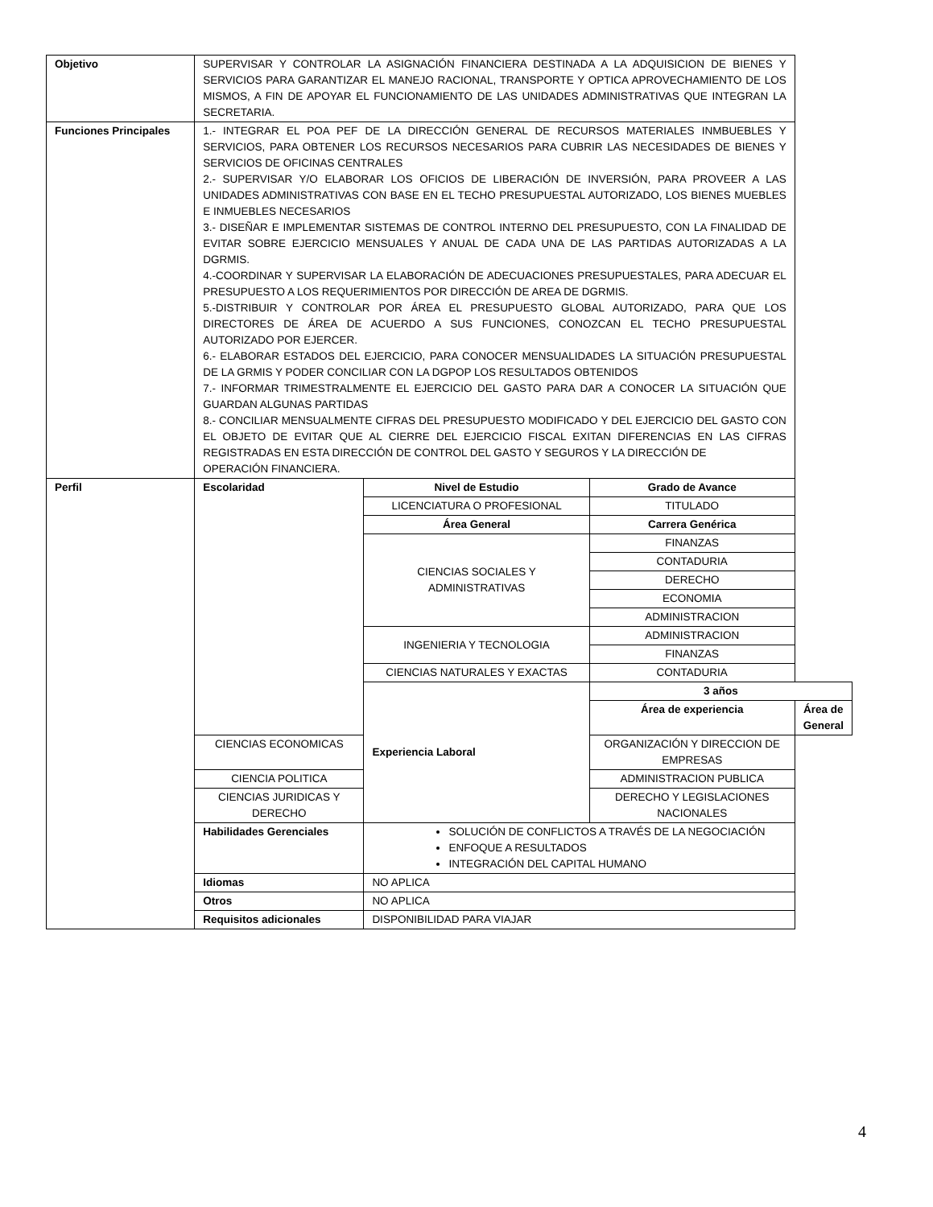| Objetivo | SUPERVISAR Y CONTROLAR LA ASIGNACIÓN FINANCIERA DESTINADA A LA ADQUISICION DE BIENES Y SERVICIOS PARA GARANTIZAR EL MANEJO RACIONAL, TRANSPORTE Y OPTICA APROVECHAMIENTO DE LOS MISMOS, A FIN DE APOYAR EL FUNCIONAMIENTO DE LAS UNIDADES ADMINISTRATIVAS QUE INTEGRAN LA SECRETARIA. | | | |
| Funciones Principales | 1.- INTEGRAR EL POA PEF DE LA DIRECCIÓN GENERAL DE RECURSOS MATERIALES INMBUEBLES Y SERVICIOS, PARA OBTENER LOS RECURSOS NECESARIOS PARA CUBRIR LAS NECESIDADES DE BIENES Y SERVICIOS DE OFICINAS CENTRALES 2.- SUPERVISAR Y/O ELABORAR LOS OFICIOS DE LIBERACIÓN DE INVERSIÓN, PARA PROVEER A LAS UNIDADES ADMINISTRATIVAS CON BASE EN EL TECHO PRESUPUESTAL AUTORIZADO, LOS BIENES MUEBLES E INMUEBLES NECESARIOS 3.- DISEÑAR E IMPLEMENTAR SISTEMAS DE CONTROL INTERNO DEL PRESUPUESTO, CON LA FINALIDAD DE EVITAR SOBRE EJERCICIO MENSUALES Y ANUAL DE CADA UNA DE LAS PARTIDAS AUTORIZADAS A LA DGRMIS. 4.-COORDINAR Y SUPERVISAR LA ELABORACIÓN DE ADECUACIONES PRESUPUESTALES, PARA ADECUAR EL PRESUPUESTO A LOS REQUERIMIENTOS POR DIRECCIÓN DE AREA DE DGRMIS. 5.-DISTRIBUIR Y CONTROLAR POR ÁREA EL PRESUPUESTO GLOBAL AUTORIZADO, PARA QUE LOS DIRECTORES DE ÁREA DE ACUERDO A SUS FUNCIONES, CONOZCAN EL TECHO PRESUPUESTAL AUTORIZADO POR EJERCER. 6.- ELABORAR ESTADOS DEL EJERCICIO, PARA CONOCER MENSUALIDADES LA SITUACIÓN PRESUPUESTAL DE LA GRMIS Y PODER CONCILIAR CON LA DGPOP LOS RESULTADOS OBTENIDOS 7.- INFORMAR TRIMESTRALMENTE EL EJERCICIO DEL GASTO PARA DAR A CONOCER LA SITUACIÓN QUE GUARDAN ALGUNAS PARTIDAS 8.- CONCILIAR MENSUALMENTE CIFRAS DEL PRESUPUESTO MODIFICADO Y DEL EJERCICIO DEL GASTO CON EL OBJETO DE EVITAR QUE AL CIERRE DEL EJERCICIO FISCAL EXITAN DIFERENCIAS EN LAS CIFRAS REGISTRADAS EN ESTA DIRECCIÓN DE CONTROL DEL GASTO Y SEGUROS Y LA DIRECCIÓN DE OPERACIÓN FINANCIERA. | | | |
| Perfil | Escolaridad | Nivel de Estudio | Grado de Avance | |
| | | LICENCIATURA O PROFESIONAL | TITULADO | |
| | | Área General | Carrera Genérica | |
| | | CIENCIAS SOCIALES Y ADMINISTRATIVAS | FINANZAS | |
| | | | CONTADURIA | |
| | | | DERECHO | |
| | | | ECONOMIA | |
| | | | ADMINISTRACION | |
| | | INGENIERIA Y TECNOLOGIA | ADMINISTRACION | |
| | | | FINANZAS | |
| | | CIENCIAS NATURALES Y EXACTAS | CONTADURIA | |
| | | Experiencia Laboral | 3 años | |
| | | | Área de experiencia | Área de General |
| | CIENCIAS ECONOMICAS | | ORGANIZACIÓN Y DIRECCION DE EMPRESAS | |
| | CIENCIA POLITICA | | ADMINISTRACION PUBLICA | |
| | CIENCIAS JURIDICAS Y DERECHO | | DERECHO Y LEGISLACIONES NACIONALES | |
| | Habilidades Gerenciales | SOLUCIÓN DE CONFLICTOS A TRAVÉS DE LA NEGOCIACIÓN ENFOQUE A RESULTADOS INTEGRACIÓN DEL CAPITAL HUMANO | | |
| | Idiomas | NO APLICA | | |
| | Otros | NO APLICA | | |
| | Requisitos adicionales | DISPONIBILIDAD PARA VIAJAR | | |
4